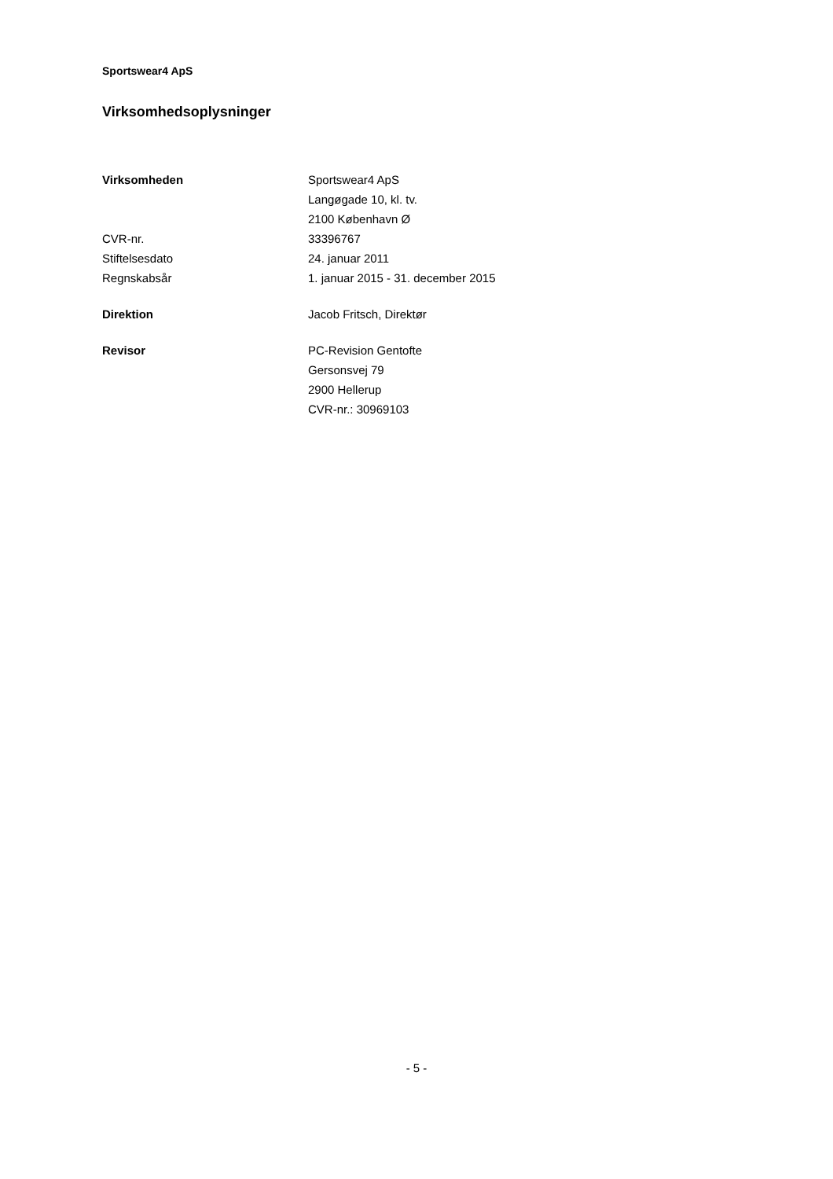Sportswear4 ApS
Virksomhedsoplysninger
| Virksomheden | Sportswear4 ApS |
| | Langøgade 10, kl. tv. |
| | 2100 København Ø |
| CVR-nr. | 33396767 |
| Stiftelsesdato | 24. januar 2011 |
| Regnskabsår | 1. januar 2015 - 31. december 2015 |
| Direktion | Jacob Fritsch, Direktør |
| Revisor | PC-Revision Gentofte |
| | Gersonsvej 79 |
| | 2900 Hellerup |
| | CVR-nr.: 30969103 |
- 5 -